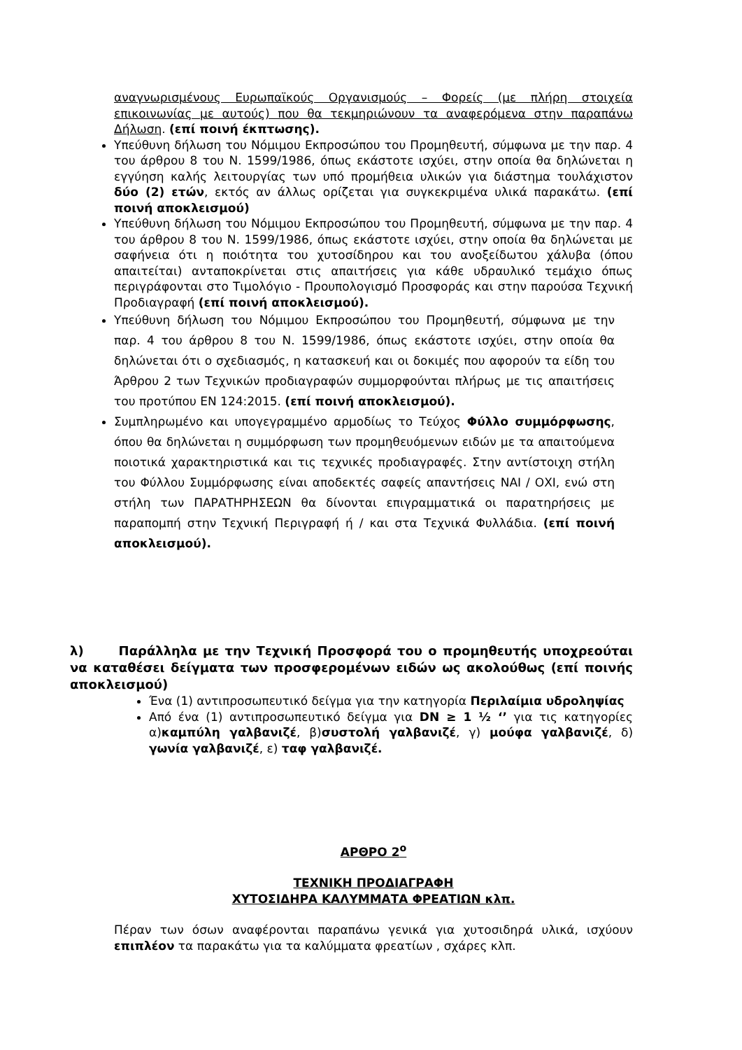αναγνωρισμένους Ευρωπαϊκούς Οργανισμούς – Φορείς (με πλήρη στοιχεία επικοινωνίας με αυτούς) που θα τεκμηριώνουν τα αναφερόμενα στην παραπάνω Δήλωση. (επί ποινή έκπτωσης).
Υπεύθυνη δήλωση του Νόμιμου Εκπροσώπου του Προμηθευτή, σύμφωνα με την παρ. 4 του άρθρου 8 του Ν. 1599/1986, όπως εκάστοτε ισχύει, στην οποία θα δηλώνεται η εγγύηση καλής λειτουργίας των υπό προμήθεια υλικών για διάστημα τουλάχιστον δύο (2) ετών, εκτός αν άλλως ορίζεται για συγκεκριμένα υλικά παρακάτω. (επί ποινή αποκλεισμού)
Υπεύθυνη δήλωση του Νόμιμου Εκπροσώπου του Προμηθευτή, σύμφωνα με την παρ. 4 του άρθρου 8 του Ν. 1599/1986, όπως εκάστοτε ισχύει, στην οποία θα δηλώνεται με σαφήνεια ότι η ποιότητα του χυτοσίδηρου και του ανοξείδωτου χάλυβα (όπου απαιτείται) ανταποκρίνεται στις απαιτήσεις για κάθε υδραυλικό τεμάχιο όπως περιγράφονται στο Τιμολόγιο - Προυπολογισμό Προσφοράς και στην παρούσα Τεχνική Προδιαγραφή (επί ποινή αποκλεισμού).
Υπεύθυνη δήλωση του Νόμιμου Εκπροσώπου του Προμηθευτή, σύμφωνα με την παρ. 4 του άρθρου 8 του Ν. 1599/1986, όπως εκάστοτε ισχύει, στην οποία θα δηλώνεται ότι ο σχεδιασμός, η κατασκευή και οι δοκιμές που αφορούν τα είδη του Άρθρου 2 των Τεχνικών προδιαγραφών συμμορφούνται πλήρως με τις απαιτήσεις του προτύπου EN 124:2015. (επί ποινή αποκλεισμού).
Συμπληρωμένο και υπογεγραμμένο αρμοδίως το Τεύχος Φύλλο συμμόρφωσης, όπου θα δηλώνεται η συμμόρφωση των προμηθευόμενων ειδών με τα απαιτούμενα ποιοτικά χαρακτηριστικά και τις τεχνικές προδιαγραφές. Στην αντίστοιχη στήλη του Φύλλου Συμμόρφωσης είναι αποδεκτές σαφείς απαντήσεις ΝΑΙ / ΟΧΙ, ενώ στη στήλη των ΠΑΡΑΤΗΡΗΣΕΩΝ θα δίνονται επιγραμματικά οι παρατηρήσεις με παραπομπή στην Τεχνική Περιγραφή ή / και στα Τεχνικά Φυλλάδια. (επί ποινή αποκλεισμού).
λ) Παράλληλα με την Τεχνική Προσφορά του ο προμηθευτής υποχρεούται να καταθέσει δείγματα των προσφερομένων ειδών ως ακολούθως (επί ποινής αποκλεισμού)
Ένα (1) αντιπροσωπευτικό δείγμα για την κατηγορία Περιλαίμια υδροληψίας
Από ένα (1) αντιπροσωπευτικό δείγμα για DN ≥ 1 ½ ‘’ για τις κατηγορίες α)καμπύλη γαλβανιζέ, β)συστολή γαλβανιζέ, γ) μούφα γαλβανιζέ, δ) γωνία γαλβανιζέ, ε) ταφ γαλβανιζέ.
ΑΡΘΡΟ 2<sup>ο</sup>
ΤΕΧΝΙΚΗ ΠΡΟΔΙΑΓΡΑΦΗ
ΧΥΤΟΣΙΔΗΡΑ ΚΑΛΥΜΜΑΤΑ ΦΡΕΑΤΙΩΝ κλπ.
Πέραν των όσων αναφέρονται παραπάνω γενικά για χυτοσιδηρά υλικά, ισχύουν επιπλέον τα παρακάτω για τα καλύμματα φρεατίων , σχάρες κλπ.